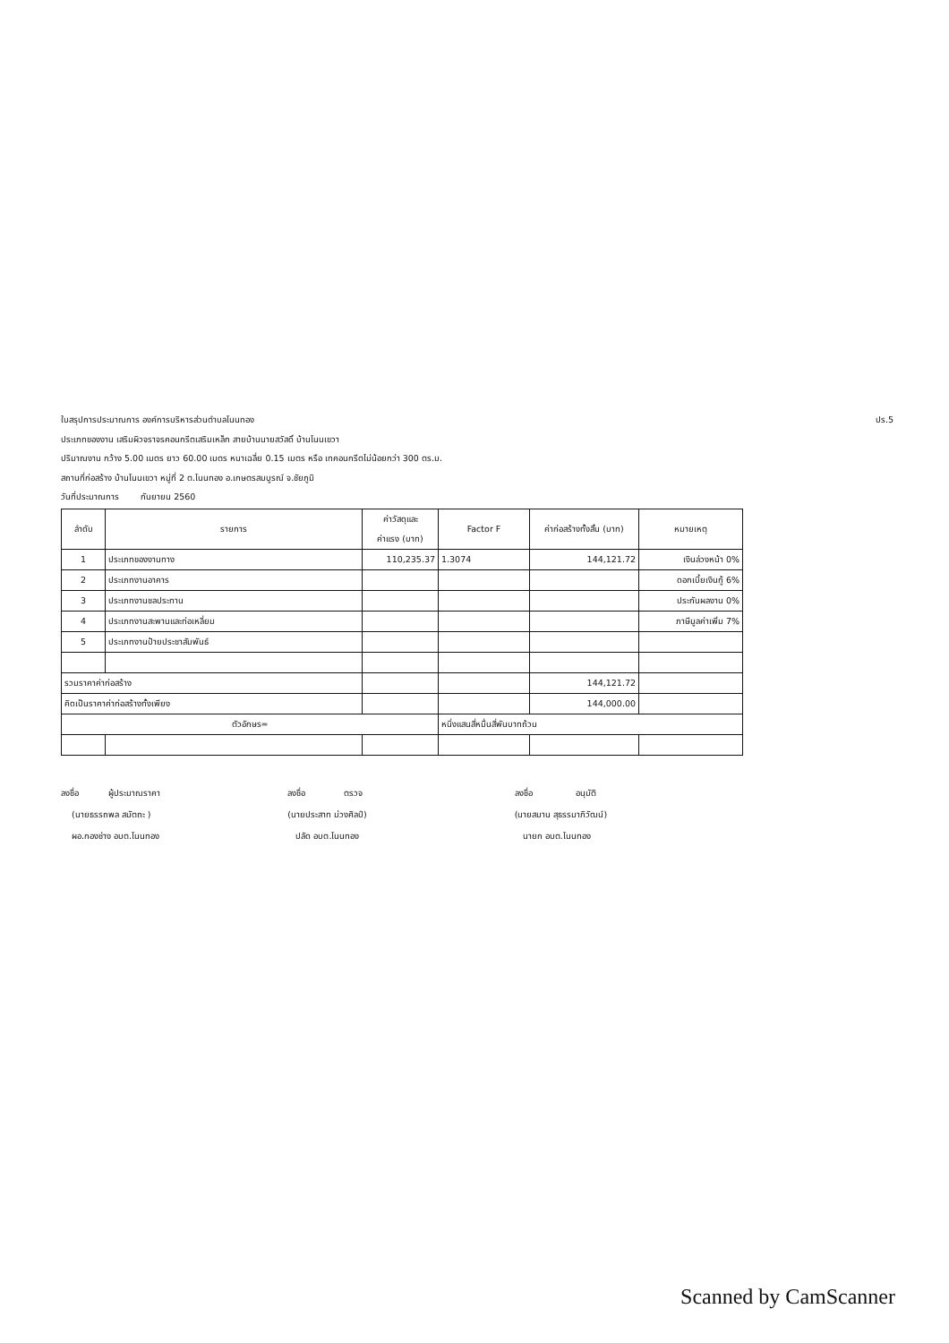ปร.5 ใบสรุปการประมาณการ องค์การบริหารส่วนตำบลโนนทอง
ประเภทของงาน เสริมผิวจราจรคอนกรีตเสริมเหล็ก สายบ้านนายสวัสดิ์ บ้านโนนเขวา
ปริมาณงาน กว้าง 5.00 เมตร ยาว 60.00 เมตร หนาเฉลี่ย 0.15 เมตร หรือ เทคอนกรีตไม่น้อยกว่า 300 ตร.ม.
สถานที่ก่อสร้าง บ้านโนนเขวา หมู่ที่ 2 ต.โนนทอง อ.เกษตรสมบูรณ์ จ.ชัยภูมิ
วันที่ประมาณการ กันยายน 2560
| ลำดับ | รายการ | ค่าวัสดุและ ค่าแรง (บาท) | Factor F | ค่าก่อสร้างทั้งสิ้น (บาท) | หมายเหตุ |
| --- | --- | --- | --- | --- | --- |
| 1 | ประเภทของงานทาง | 110,235.37 | 1.3074 | 144,121.72 | เงินล่วงหน้า 0% |
| 2 | ประเภทงานอาคาร | | | | ดอกเบี้ยเงินกู้ 6% |
| 3 | ประเภทงานชลประทาน | | | | ประกันผลงาน 0% |
| 4 | ประเภทงานสะพานและท่อเหลี่ยม | | | | ภาษีมูลค่าเพิ่ม 7% |
| 5 | ประเภทงานป้ายประชาสัมพันธ์ | | | | |
| รวมราคาค่าก่อสร้าง | | | | 144,121.72 | |
| คิดเป็นราคาค่าก่อสร้างทั้งเพียง | | | | 144,000.00 | |
| ตัวอักษร= | | | หนึ่งแสนสี่หมื่นสี่พันบาทถ้วน | | |
ลงชื่อ ผู้ประมาณราคา
(นายธรรถพล สมัตถะ )
ผอ.กองช่าง อบต.โนนทอง
ลงชื่อ ตรวจ
(นายประสาท ม่วงศิลป์)
ปลัด อบต.โนนทอง
ลงชื่อ อนุมัติ
(นายสมาน สุธรรมาภิวัฒน์)
นายก อบต.โนนทอง
Scanned by CamScanner